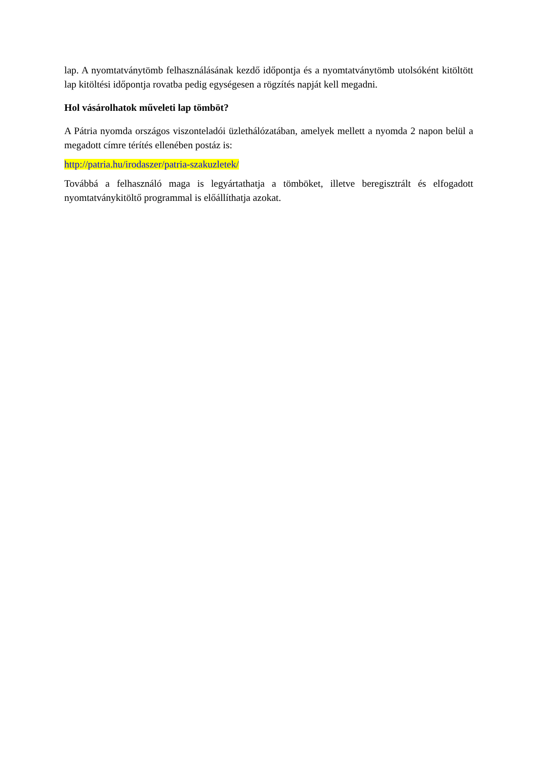lap. A nyomtatványtömb felhasználásának kezdő időpontja és a nyomtatványtömb utolsóként kitöltött lap kitöltési időpontja rovatba pedig egységesen a rögzítés napját kell megadni.
Hol vásárolhatok műveleti lap tömböt?
A Pátria nyomda országos viszonteladói üzlethálózatában, amelyek mellett a nyomda 2 napon belül a megadott címre térítés ellenében postáz is:
http://patria.hu/irodaszer/patria-szakuzletek/
Továbbá a felhasználó maga is legyártathatja a tömböket, illetve beregisztrált és elfogadott nyomtatványkitöltő programmal is előállíthatja azokat.